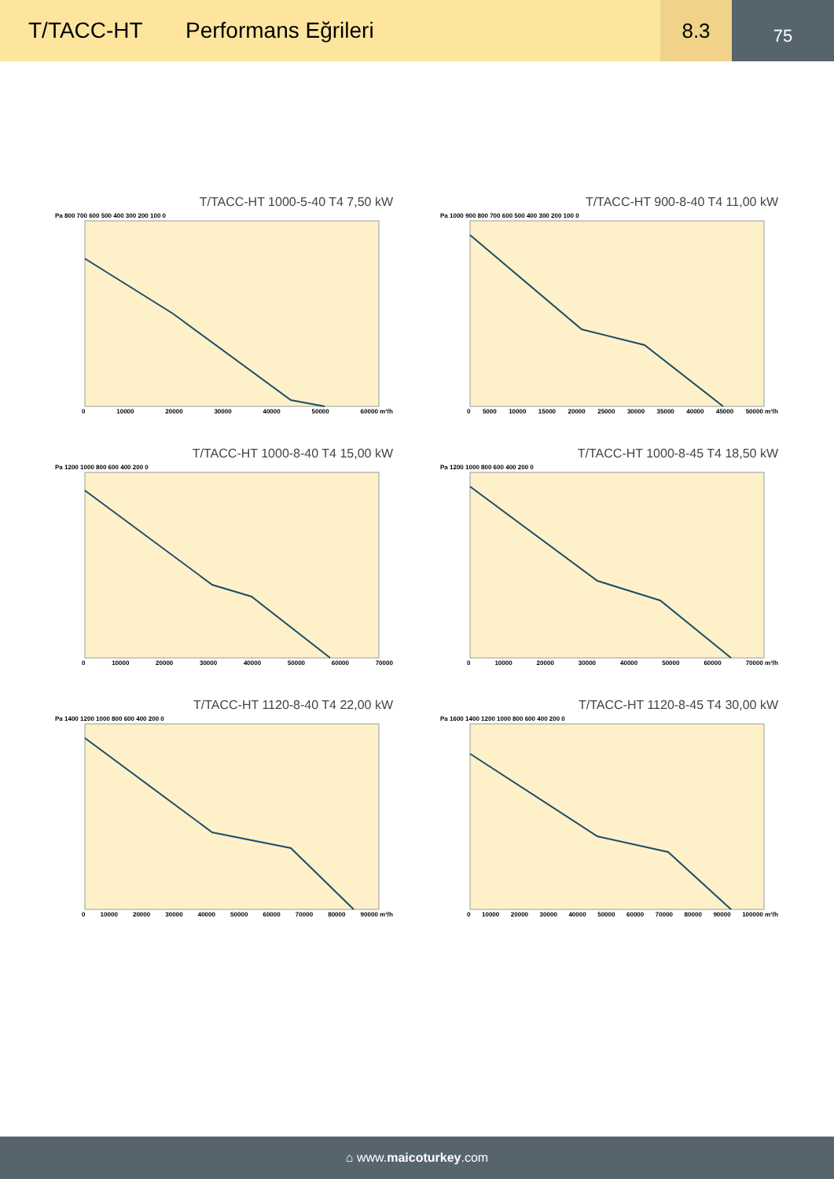T/TACC-HT Performans Eğrileri
8.3
75
T/TACC-HT 1000-5-40 T4 7,50 kW
Pa 800 700 600 500 400 300 200 100 0
0 10000 20000 30000 40000 50000 60000 m³/h
T/TACC-HT 900-8-40 T4 11,00 kW
Pa 1000 900 800 700 600 500 400 300 200 100 0
0 5000 10000 15000 20000 25000 30000 35000 40000 45000 50000 m³/h
T/TACC-HT 1000-8-40 T4 15,00 kW
Pa 1200 1000 800 600 400 200 0
0 10000 20000 30000 40000 50000 60000 70000
T/TACC-HT 1000-8-45 T4 18,50 kW
Pa 1200 1000 800 600 400 200 0
0 10000 20000 30000 40000 50000 60000 70000 m³/h
T/TACC-HT 1120-8-40 T4 22,00 kW
Pa 1400 1200 1000 800 600 400 200 0
0 10000 20000 30000 40000 50000 60000 70000 80000 90000 m³/h
T/TACC-HT 1120-8-45 T4 30,00 kW
Pa 1600 1400 1200 1000 800 600 400 200 0
0 10000 20000 30000 40000 50000 60000 70000 80000 90000 100000 m³/h
⌂ www.maicoturkey.com